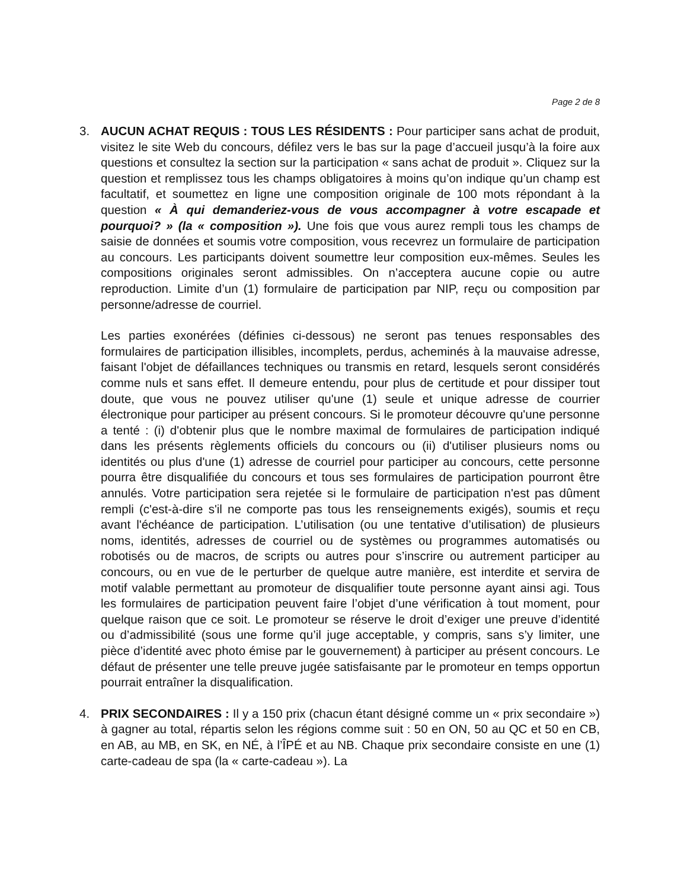Page 2 de 8
3. AUCUN ACHAT REQUIS : TOUS LES RÉSIDENTS : Pour participer sans achat de produit, visitez le site Web du concours, défilez vers le bas sur la page d’accueil jusqu’à la foire aux questions et consultez la section sur la participation « sans achat de produit ». Cliquez sur la question et remplissez tous les champs obligatoires à moins qu’on indique qu’un champ est facultatif, et soumettez en ligne une composition originale de 100 mots répondant à la question « À qui demanderiez-vous de vous accompagner à votre escapade et pourquoi? » (la « composition »). Une fois que vous aurez rempli tous les champs de saisie de données et soumis votre composition, vous recevrez un formulaire de participation au concours. Les participants doivent soumettre leur composition eux-mêmes. Seules les compositions originales seront admissibles. On n’acceptera aucune copie ou autre reproduction. Limite d’un (1) formulaire de participation par NIP, reçu ou composition par personne/adresse de courriel.
Les parties exonérées (définies ci-dessous) ne seront pas tenues responsables des formulaires de participation illisibles, incomplets, perdus, acheminés à la mauvaise adresse, faisant l'objet de défaillances techniques ou transmis en retard, lesquels seront considérés comme nuls et sans effet. Il demeure entendu, pour plus de certitude et pour dissiper tout doute, que vous ne pouvez utiliser qu'une (1) seule et unique adresse de courrier électronique pour participer au présent concours. Si le promoteur découvre qu'une personne a tenté : (i) d'obtenir plus que le nombre maximal de formulaires de participation indiqué dans les présents règlements officiels du concours ou (ii) d'utiliser plusieurs noms ou identités ou plus d'une (1) adresse de courriel pour participer au concours, cette personne pourra être disqualifiée du concours et tous ses formulaires de participation pourront être annulés. Votre participation sera rejetée si le formulaire de participation n'est pas dûment rempli (c'est-à-dire s'il ne comporte pas tous les renseignements exigés), soumis et reçu avant l'échéance de participation. L’utilisation (ou une tentative d’utilisation) de plusieurs noms, identités, adresses de courriel ou de systèmes ou programmes automatisés ou robotisés ou de macros, de scripts ou autres pour s’inscrire ou autrement participer au concours, ou en vue de le perturber de quelque autre manière, est interdite et servira de motif valable permettant au promoteur de disqualifier toute personne ayant ainsi agi. Tous les formulaires de participation peuvent faire l’objet d’une vérification à tout moment, pour quelque raison que ce soit. Le promoteur se réserve le droit d’exiger une preuve d’identité ou d’admissibilité (sous une forme qu’il juge acceptable, y compris, sans s’y limiter, une pièce d’identité avec photo émise par le gouvernement) à participer au présent concours. Le défaut de présenter une telle preuve jugée satisfaisante par le promoteur en temps opportun pourrait entraîner la disqualification.
4. PRIX SECONDAIRES : Il y a 150 prix (chacun étant désigné comme un « prix secondaire ») à gagner au total, répartis selon les régions comme suit : 50 en ON, 50 au QC et 50 en CB, en AB, au MB, en SK, en NÉ, à l’ÎPÉ et au NB. Chaque prix secondaire consiste en une (1) carte-cadeau de spa (la « carte-cadeau »). La